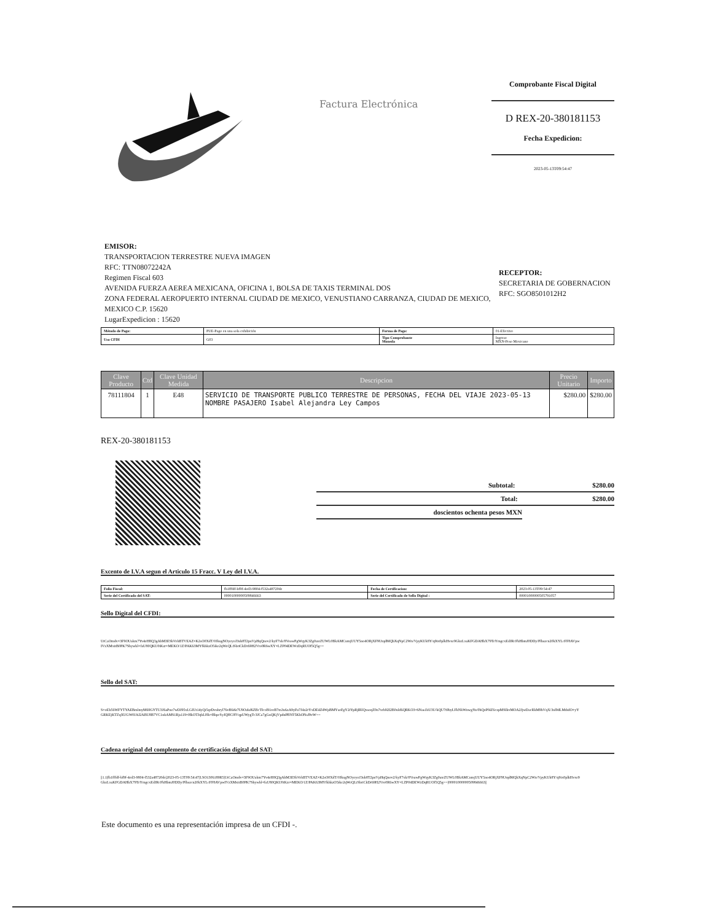Comprobante Fiscal Digital
D REX-20-380181153
Fecha Expedicion:
2023-05-13T09:54:47
Factura Electrónica
EMISOR:
TRANSPORTACION TERRESTRE NUEVA IMAGEN
RFC: TTN08072242A
Regimen Fiscal 603
AVENIDA FUERZA AEREA MEXICANA, OFICINA 1, BOLSA DE TAXIS TERMINAL DOS
ZONA FEDERAL AEROPUERTO INTERNAL CIUDAD DE MEXICO, VENUSTIANO CARRANZA, CIUDAD DE MEXICO, MEXICO C.P. 15620
LugarExpedicion : 15620
RECEPTOR:
SECRETARIA DE GOBERNACION
RFC: SGO8501012H2
| Método de Pago: | PUE-Pago en una sola exhibición | Forma de Pago: | 01-Efectivo |
| Uso CFDI | G03 | Tipo Comprobante Moneda | Ingreso MXN-Peso Mexicano |
| Clave Producto | Ctd | Clave Unidad Medida | Descripcion | Precio Unitario | Importo |
| --- | --- | --- | --- | --- | --- |
| 78111804 | 1 | E48 | SERVICIO DE TRANSPORTE PUBLICO TERRESTRE DE PERSONAS, FECHA DEL VIAJE 2023-05-13 NOMBRE PASAJERO Isabel Alejandra Ley Campos | $280.00 | $280.00 |
REX-20-380181153
Subtotal: $280.00
Total: $280.00
doscientos ochenta pesos MXN
Excento de I.V.A segun el Articulo 15 Fracc. V Ley del I.V.A.
| Folio Fiscal: | fb1fffdf-bf9f-4ed3-9804-f532a48720de | Fecha de Certificacion: | 2023-05-13T09:54:47 |
| Serie del Certificado del SAT: | 00001000000509846663 | Serie del Certificado de Sello Digital : | 00001000000505791057 |
Sello Digital del CFDI:
UtCaOmdv+3F9OUakm7Yv4eH8Q3gAhM3ESbVehBTVEAZ+K2sO0XdT/0JkugNOyeyoJ3ub8T2puVpHqQnov2/kyF7xk/8VoawPgWqyK3Zg0ateZUWL0BkAMCumjUUY5no4ORjXF9UtqdMQbXqNpC2Wn/VpyKUk8Y/q9ix0plkHvxe9GbzLxaKFGDAHbX79TeYmgcxEdJRcFbHbmJ0DDy/Plbszcn20kXYLcFF8AVpwIVzXMxitB0PK7Shywbl+faU80QKU0iKzr+MEKO/1Z/PAK63MYfkhkzO5ike2qWeQLiSbriCkDr69H2Vro0R6wXY+LZP04DEWzDqRUOf5Q5g==
Sello del SAT:
S+oEh56WFYTYAEBmlmyM69GYTU3J6aPno7wDJ95xLGIUt14yQi5qrDvuhryl76vB6i6t7U9Ozkd6ZBcTIcol91roB7m3u6zA9yFu7J4z2rYxDE4Z4WpBMYsoFgY2iYpRjIRlQxsoqZ0n7xrb92I2B0uld6QRKO3+6Nas1bU3U/kQU7t9byLFkNkWnwgYu/0hQzPf4Z6czpMSIkvMOA2JjwDacRkM9bVqX/3nl9dLMthdO+yYGRKEjKTZqXUGW0JAJ2ABU8B7VC1nkAMS1Rjs119+HkOTJqbL0lk+BbpcSyJQHC0lVqpUWygTc3JCa7gGuQKjVpdnPBYF5KbONsJ9vW==
Cadena original del complemento de certificación digital del SAT:
||1.1|fb1fffdf-bf9f-4ed3-9804-f532a48720de|2023-05-13T09:54:47|LSO1306189R5|UtCaOmdv+3F9OUakm7Yv4eH8Q3gAhM3ESbVehBTVEAZ+K2sO0XdT/0JkugNOyeyoJ3ub8T2puVpHqQnov2/kyF7xk/8VoawPgWqyK3Zg0ateZUWL0BkAMCumjUUY5no4ORjXF9UtqdMQbXqNpC2Wn/VpyKUk8Y/q9ix0plkHvxe9GbzLxaKFGDAHbX79TeYmgcxEdJRcFbHbmJ0DDy/Plbszcn20kXYLcFF8AVpwIVzXMxitB0PK7Shywbl+faU80QKU0iKzr+MEKO/1Z/PAK63MYfkhkzO5ike2qWeQLiSbriCkDr69H2Vro0R6wXY+LZP04DEWzDqRUOf5Q5g==|00001000000509846663||
Este documento es una representación impresa de un CFDI -.